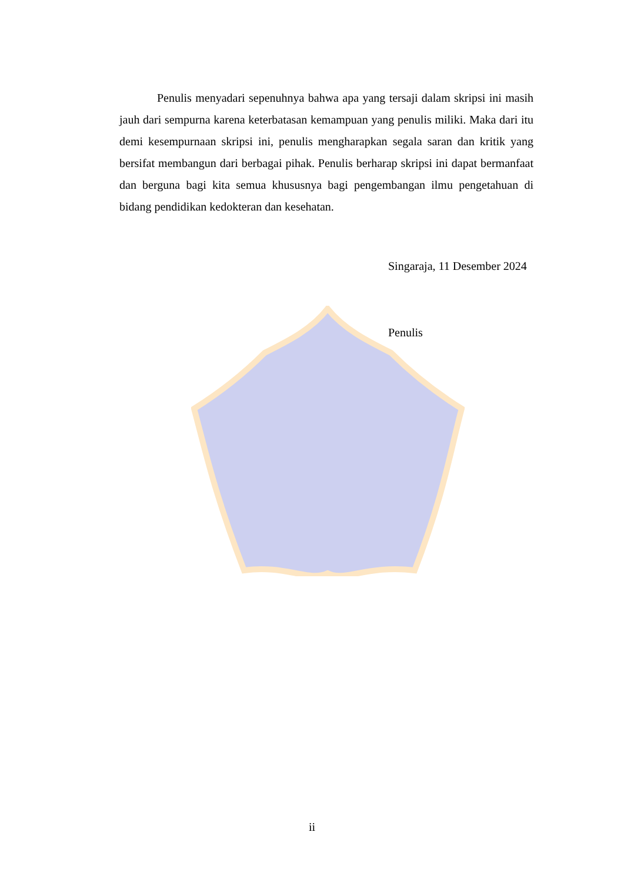Penulis menyadari sepenuhnya bahwa apa yang tersaji dalam skripsi ini masih jauh dari sempurna karena keterbatasan kemampuan yang penulis miliki. Maka dari itu demi kesempurnaan skripsi ini, penulis mengharapkan segala saran dan kritik yang bersifat membangun dari berbagai pihak. Penulis berharap skripsi ini dapat bermanfaat dan berguna bagi kita semua khususnya bagi pengembangan ilmu pengetahuan di bidang pendidikan kedokteran dan kesehatan.
Singaraja, 11 Desember 2024
Penulis
ii